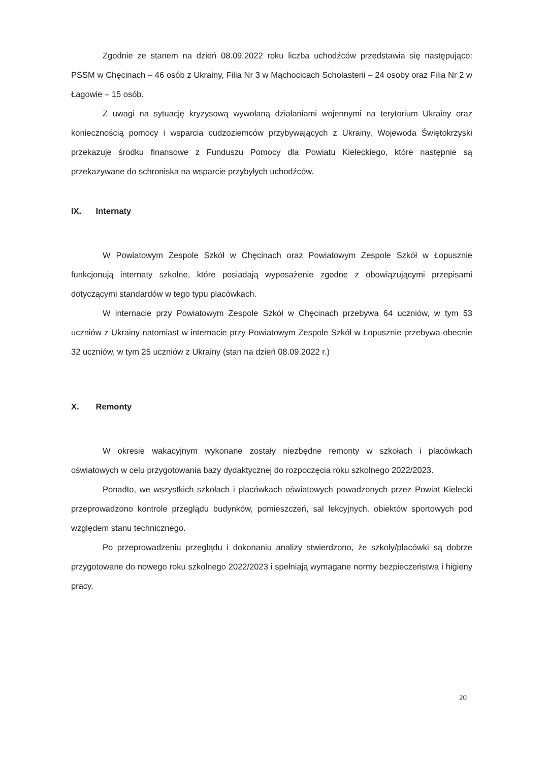Zgodnie ze stanem na dzień 08.09.2022 roku liczba uchodźców przedstawia się następująco: PSSM w Chęcinach – 46 osób z Ukrainy, Filia Nr 3 w Mąchocicach Scholasterii – 24 osoby oraz Filia Nr 2 w Łagowie – 15 osób.
Z uwagi na sytuację kryzysową wywołaną działaniami wojennymi na terytorium Ukrainy oraz koniecznością pomocy i wsparcia cudzoziemców przybywających z Ukrainy, Wojewoda Świętokrzyski przekazuje środku finansowe z Funduszu Pomocy dla Powiatu Kieleckiego, które następnie są przekazywane do schroniska na wsparcie przybyłych uchodźców.
IX. Internaty
W Powiatowym Zespole Szkół w Chęcinach oraz Powiatowym Zespole Szkół w Łopusznie funkcjonują internaty szkolne, które posiadają wyposażenie zgodne z obowiązującymi przepisami dotyczącymi standardów w tego typu placówkach.
W internacie przy Powiatowym Zespole Szkół w Chęcinach przebywa 64 uczniów, w tym 53 uczniów z Ukrainy natomiast w internacie przy Powiatowym Zespole Szkół w Łopusznie przebywa obecnie 32 uczniów, w tym 25 uczniów z Ukrainy (stan na dzień 08.09.2022 r.)
X. Remonty
W okresie wakacyjnym wykonane zostały niezbędne remonty w szkołach i placówkach oświatowych w celu przygotowania bazy dydaktycznej do rozpoczęcia roku szkolnego 2022/2023.
Ponadto, we wszystkich szkołach i placówkach oświatowych powadzonych przez Powiat Kielecki przeprowadzono kontrole przeglądu budynków, pomieszczeń, sal lekcyjnych, obiektów sportowych pod względem stanu technicznego.
Po przeprowadzeniu przeglądu i dokonaniu analizy stwierdzono, że szkoły/placówki są dobrze przygotowane do nowego roku szkolnego 2022/2023 i spełniają wymagane normy bezpieczeństwa i higieny pracy.
20